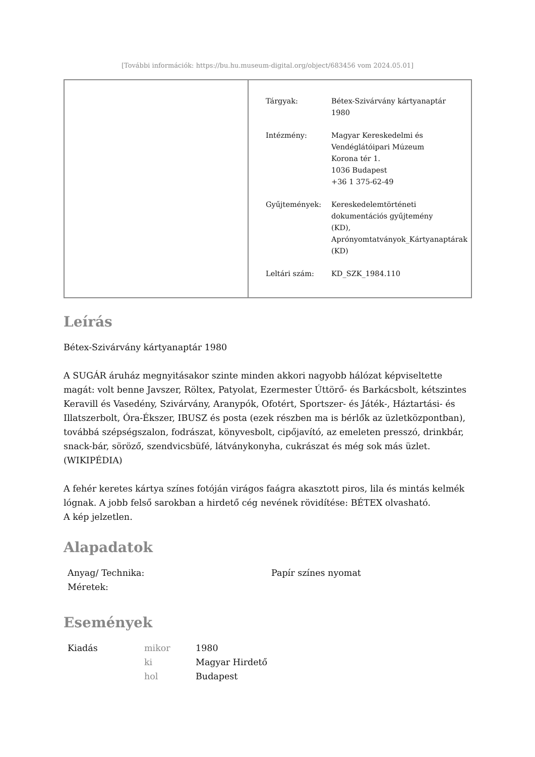[További információk: https://bu.hu.museum-digital.org/object/683456 vom 2024.05.01]
| Tárgyak: | Bétex-Szivárvány kártyanaptár 1980 |
| Intézmény: | Magyar Kereskedelmi és Vendéglátóipari Múzeum Korona tér 1. 1036 Budapest +36 1 375-62-49 |
| Gyűjtemények: | Kereskedelemtörténeti dokumentációs gyűjtemény (KD), Aprónyomtatványok_Kártyanaptárak (KD) |
| Leltári szám: | KD_SZK_1984.110 |
Leírás
Bétex-Szivárvány kártyanaptár 1980
A SUGÁR áruház megnyitásakor szinte minden akkori nagyobb hálózat képviseltette magát: volt benne Javszer, Röltex, Patyolat, Ezermester Úttörő- és Barkácsbolt, kétszintes Keravill és Vasedény, Szivárvány, Aranypók, Ofotért, Sportszer- és Játék-, Háztartási- és Illatszerbolt, Óra-Ékszer, IBUSZ és posta (ezek részben ma is bérlők az üzletközpontban), továbbá szépségszalon, fodrászat, könyvesbolt, cipőjavító, az emeleten presszó, drinkbár, snack-bár, söröző, szendvicsbüfé, látványkonyha, cukrászat és még sok más üzlet. (WIKIPÉDIA)
A fehér keretes kártya színes fotóján virágos faágra akasztott piros, lila és mintás kelmék lógnak. A jobb felső sarokban a hirdető cég nevének rövidítése: BÉTEX olvasható.
A kép jelzetlen.
Alapadatok
| Anyag/ Technika: | Papír színes nyomat |
| Méretek: | |
Események
| Kiadás | mikor | 1980 |
| | ki | Magyar Hirdető |
| | hol | Budapest |